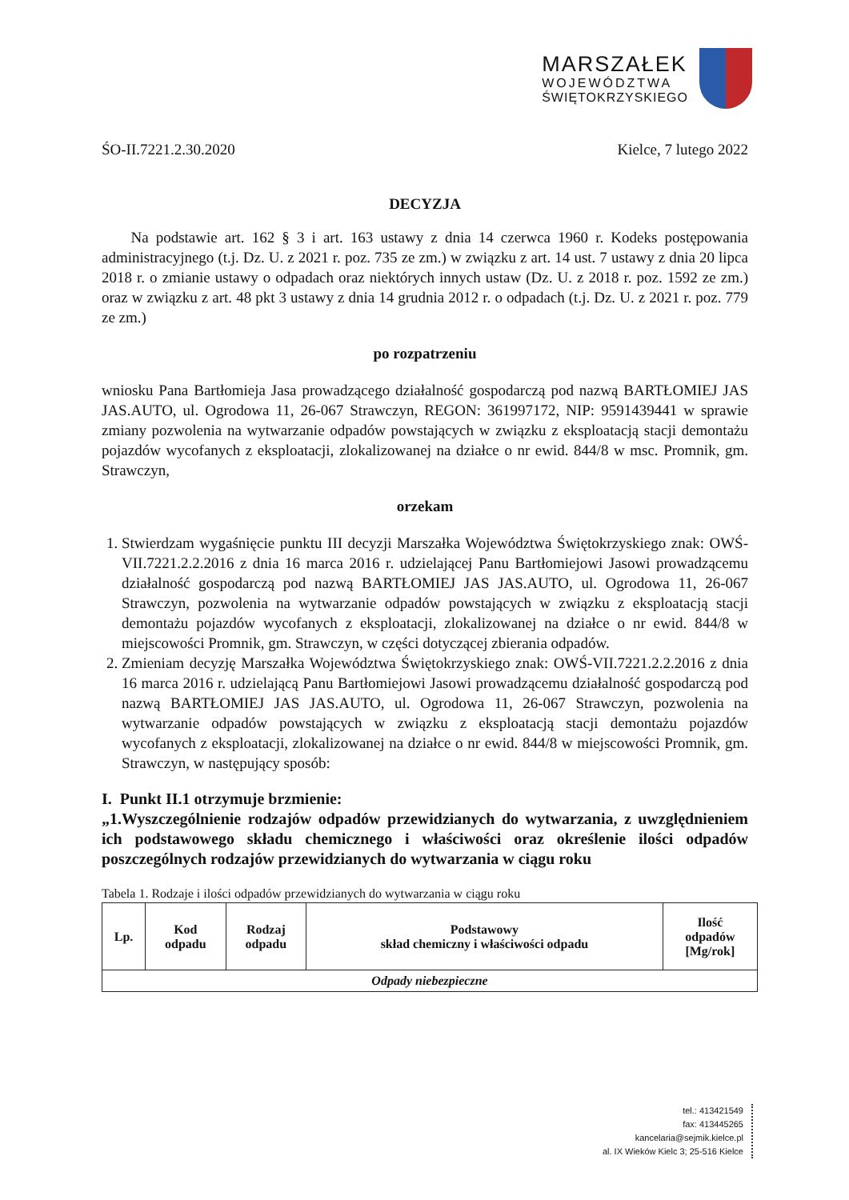MARSZAŁEK
WOJEWÓDZTWA
ŚWIĘTOKRZYSKIEGO
ŚO-II.7221.2.30.2020 Kielce, 7 lutego 2022
DECYZJA
Na podstawie art. 162 § 3 i art. 163 ustawy z dnia 14 czerwca 1960 r. Kodeks postępowania administracyjnego (t.j. Dz. U. z 2021 r. poz. 735 ze zm.) w związku z art. 14 ust. 7 ustawy z dnia 20 lipca 2018 r. o zmianie ustawy o odpadach oraz niektórych innych ustaw (Dz. U. z 2018 r. poz. 1592 ze zm.) oraz w związku z art. 48 pkt 3 ustawy z dnia 14 grudnia 2012 r. o odpadach (t.j. Dz. U. z 2021 r. poz. 779 ze zm.)
po rozpatrzeniu
wniosku Pana Bartłomieja Jasa prowadzącego działalność gospodarczą pod nazwą BARTŁOMIEJ JAS JAS.AUTO, ul. Ogrodowa 11, 26-067 Strawczyn, REGON: 361997172, NIP: 9591439441 w sprawie zmiany pozwolenia na wytwarzanie odpadów powstających w związku z eksploatacją stacji demontażu pojazdów wycofanych z eksploatacji, zlokalizowanej na działce o nr ewid. 844/8 w msc. Promnik, gm. Strawczyn,
orzekam
1. Stwierdzam wygaśnięcie punktu III decyzji Marszałka Województwa Świętokrzyskiego znak: OWŚ-VII.7221.2.2.2016 z dnia 16 marca 2016 r. udzielającej Panu Bartłomiejowi Jasowi prowadzącemu działalność gospodarczą pod nazwą BARTŁOMIEJ JAS JAS.AUTO, ul. Ogrodowa 11, 26-067 Strawczyn, pozwolenia na wytwarzanie odpadów powstających w związku z eksploatacją stacji demontażu pojazdów wycofanych z eksploatacji, zlokalizowanej na działce o nr ewid. 844/8 w miejscowości Promnik, gm. Strawczyn, w części dotyczącej zbierania odpadów.
2. Zmieniam decyzję Marszałka Województwa Świętokrzyskiego znak: OWŚ-VII.7221.2.2.2016 z dnia 16 marca 2016 r. udzielającą Panu Bartłomiejowi Jasowi prowadzącemu działalność gospodarczą pod nazwą BARTŁOMIEJ JAS JAS.AUTO, ul. Ogrodowa 11, 26-067 Strawczyn, pozwolenia na wytwarzanie odpadów powstających w związku z eksploatacją stacji demontażu pojazdów wycofanych z eksploatacji, zlokalizowanej na działce o nr ewid. 844/8 w miejscowości Promnik, gm. Strawczyn, w następujący sposób:
I. Punkt II.1 otrzymuje brzmienie:
„1.Wyszczególnienie rodzajów odpadów przewidzianych do wytwarzania, z uwzględnieniem ich podstawowego składu chemicznego i właściwości oraz określenie ilości odpadów poszczególnych rodzajów przewidzianych do wytwarzania w ciągu roku
Tabela 1. Rodzaje i ilości odpadów przewidzianych do wytwarzania w ciągu roku
| Lp. | Kod odpadu | Rodzaj odpadu | Podstawowy skład chemiczny i właściwości odpadu | Ilość odpadów [Mg/rok] |
| --- | --- | --- | --- | --- |
| Odpady niebezpieczne | | | | |
tel.: 413421549
fax: 413445265
kancelaria@sejmik.kielce.pl
al. IX Wieków Kielc 3; 25-516 Kielce